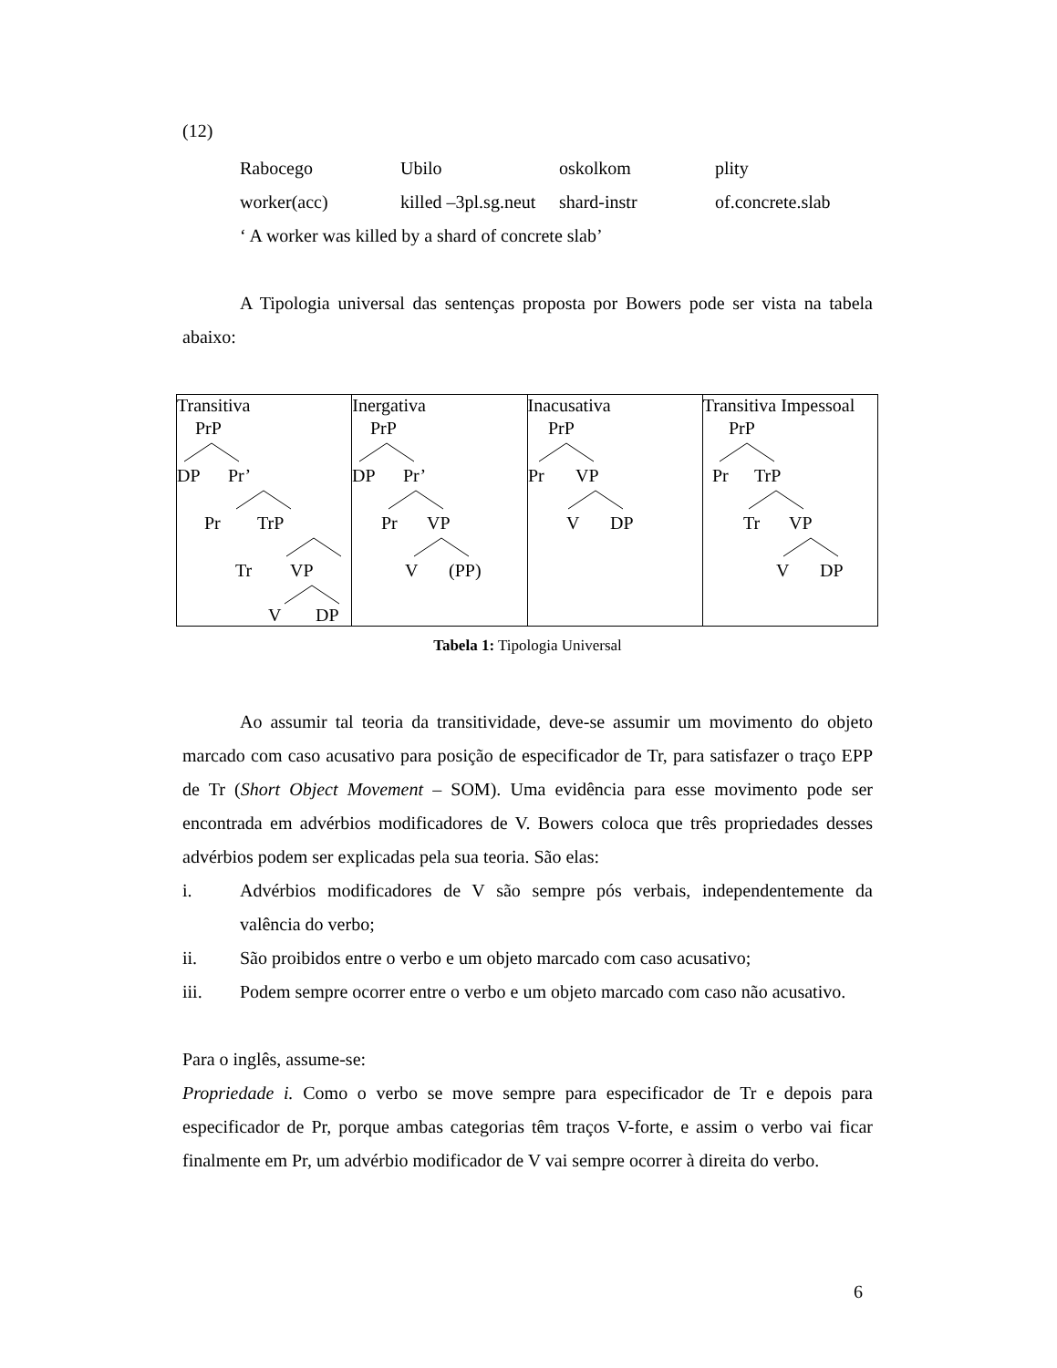(12)
Rabocego Ubilo oskolkom plity worker(acc) killed –3pl.sg.neut shard-instr of.concrete.slab
‘ A worker was killed by a shard of concrete slab’
A Tipologia universal das sentenças proposta por Bowers pode ser vista na tabela abaixo:
| Transitiva PrP DP Pr’ Pr TrP Tr VP V DP | Inergativa PrP DP Pr’ Pr VP V (PP) | Inacusativa PrP Pr VP V DP | Transitiva Impessoal PrP Pr TrP Tr VP V DP |
Tabela 1: Tipologia Universal
Ao assumir tal teoria da transitividade, deve-se assumir um movimento do objeto marcado com caso acusativo para posição de especificador de Tr, para satisfazer o traço EPP de Tr (Short Object Movement – SOM). Uma evidência para esse movimento pode ser encontrada em advérbios modificadores de V. Bowers coloca que três propriedades desses advérbios podem ser explicadas pela sua teoria. São elas:
i. Advérbios modificadores de V são sempre pós verbais, independentemente da valência do verbo;
ii. São proibidos entre o verbo e um objeto marcado com caso acusativo;
iii. Podem sempre ocorrer entre o verbo e um objeto marcado com caso não acusativo.
Para o inglês, assume-se:
Propriedade i. Como o verbo se move sempre para especificador de Tr e depois para especificador de Pr, porque ambas categorias têm traços V-forte, e assim o verbo vai ficar finalmente em Pr, um advérbio modificador de V vai sempre ocorrer à direita do verbo.
6